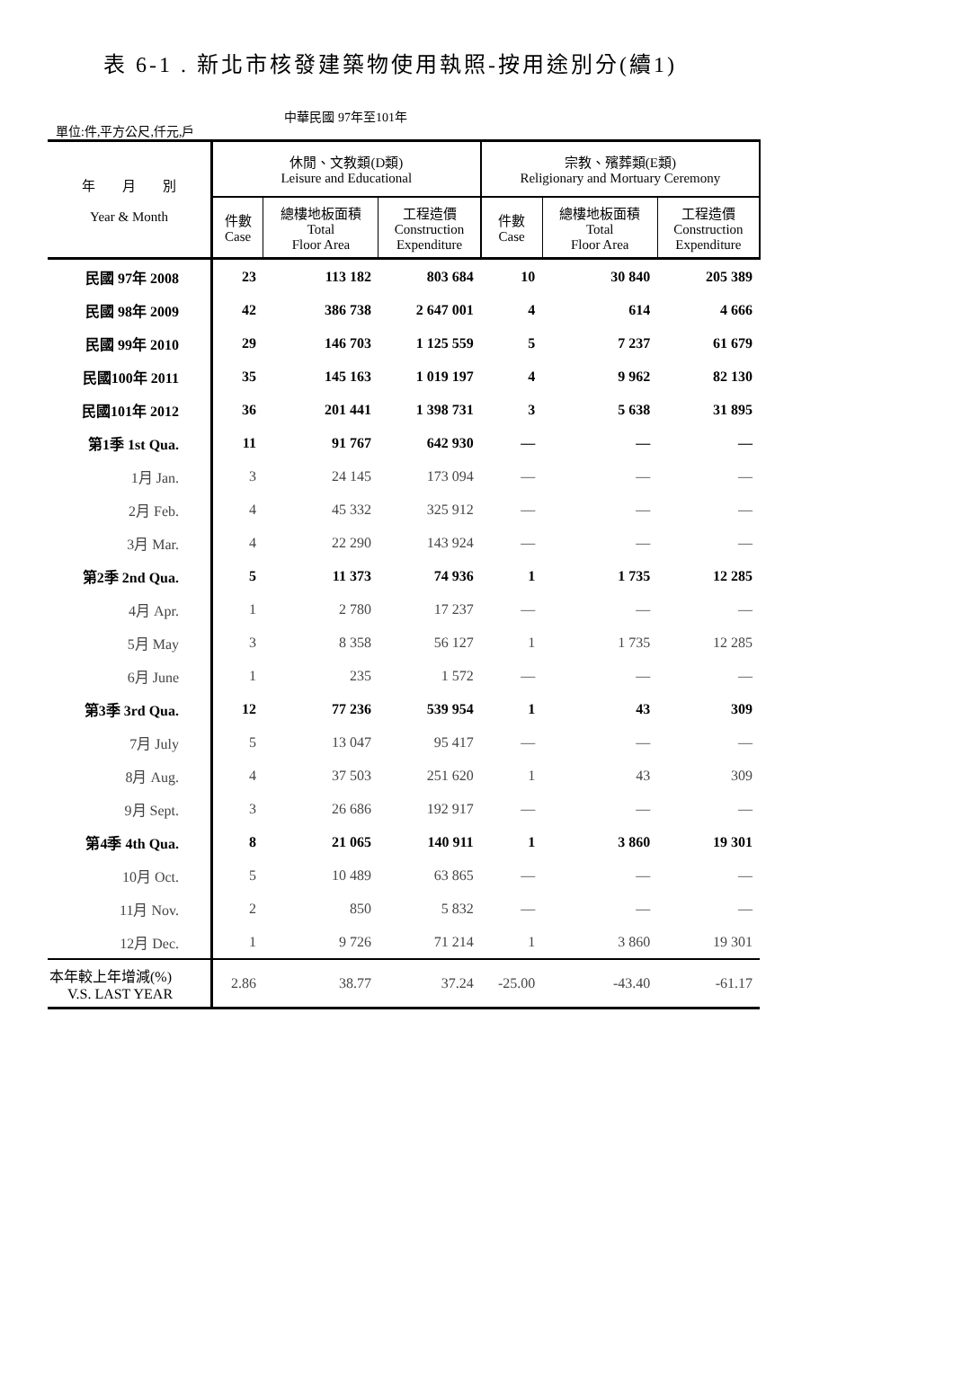表 6-1 . 新北市核發建築物使用執照-按用途別分(續1)
單位:件,平方公尺,仟元,戶
中華民國 97年至101年
| 年 月 別 Year & Month | 休閒、文教類(D類) Leisure and Educational | | | 宗教、殯葬類(E類) Religionary and Mortuary Ceremony | | |
| --- | --- | --- | --- | --- | --- | --- |
| | 件數 Case | 總樓地板面積 Total Floor Area | 工程造價 Construction Expenditure | 件數 Case | 總樓地板面積 Total Floor Area | 工程造價 Construction Expenditure |
| 民國 97年 2008 | 23 | 113 182 | 803 684 | 10 | 30 840 | 205 389 |
| 民國 98年 2009 | 42 | 386 738 | 2 647 001 | 4 | 614 | 4 666 |
| 民國 99年 2010 | 29 | 146 703 | 1 125 559 | 5 | 7 237 | 61 679 |
| 民國100年 2011 | 35 | 145 163 | 1 019 197 | 4 | 9 962 | 82 130 |
| 民國101年 2012 | 36 | 201 441 | 1 398 731 | 3 | 5 638 | 31 895 |
| 第1季 1st Qua. | 11 | 91 767 | 642 930 | — | — | — |
| 1月 Jan. | 3 | 24 145 | 173 094 | — | — | — |
| 2月 Feb. | 4 | 45 332 | 325 912 | — | — | — |
| 3月 Mar. | 4 | 22 290 | 143 924 | — | — | — |
| 第2季 2nd Qua. | 5 | 11 373 | 74 936 | 1 | 1 735 | 12 285 |
| 4月 Apr. | 1 | 2 780 | 17 237 | — | — | — |
| 5月 May | 3 | 8 358 | 56 127 | 1 | 1 735 | 12 285 |
| 6月 June | 1 | 235 | 1 572 | — | — | — |
| 第3季 3rd Qua. | 12 | 77 236 | 539 954 | 1 | 43 | 309 |
| 7月 July | 5 | 13 047 | 95 417 | — | — | — |
| 8月 Aug. | 4 | 37 503 | 251 620 | 1 | 43 | 309 |
| 9月 Sept. | 3 | 26 686 | 192 917 | — | — | — |
| 第4季 4th Qua. | 8 | 21 065 | 140 911 | 1 | 3 860 | 19 301 |
| 10月 Oct. | 5 | 10 489 | 63 865 | — | — | — |
| 11月 Nov. | 2 | 850 | 5 832 | — | — | — |
| 12月 Dec. | 1 | 9 726 | 71 214 | 1 | 3 860 | 19 301 |
| 本年較上年增減(%) V.S. LAST YEAR | 2.86 | 38.77 | 37.24 | -25.00 | -43.40 | -61.17 |